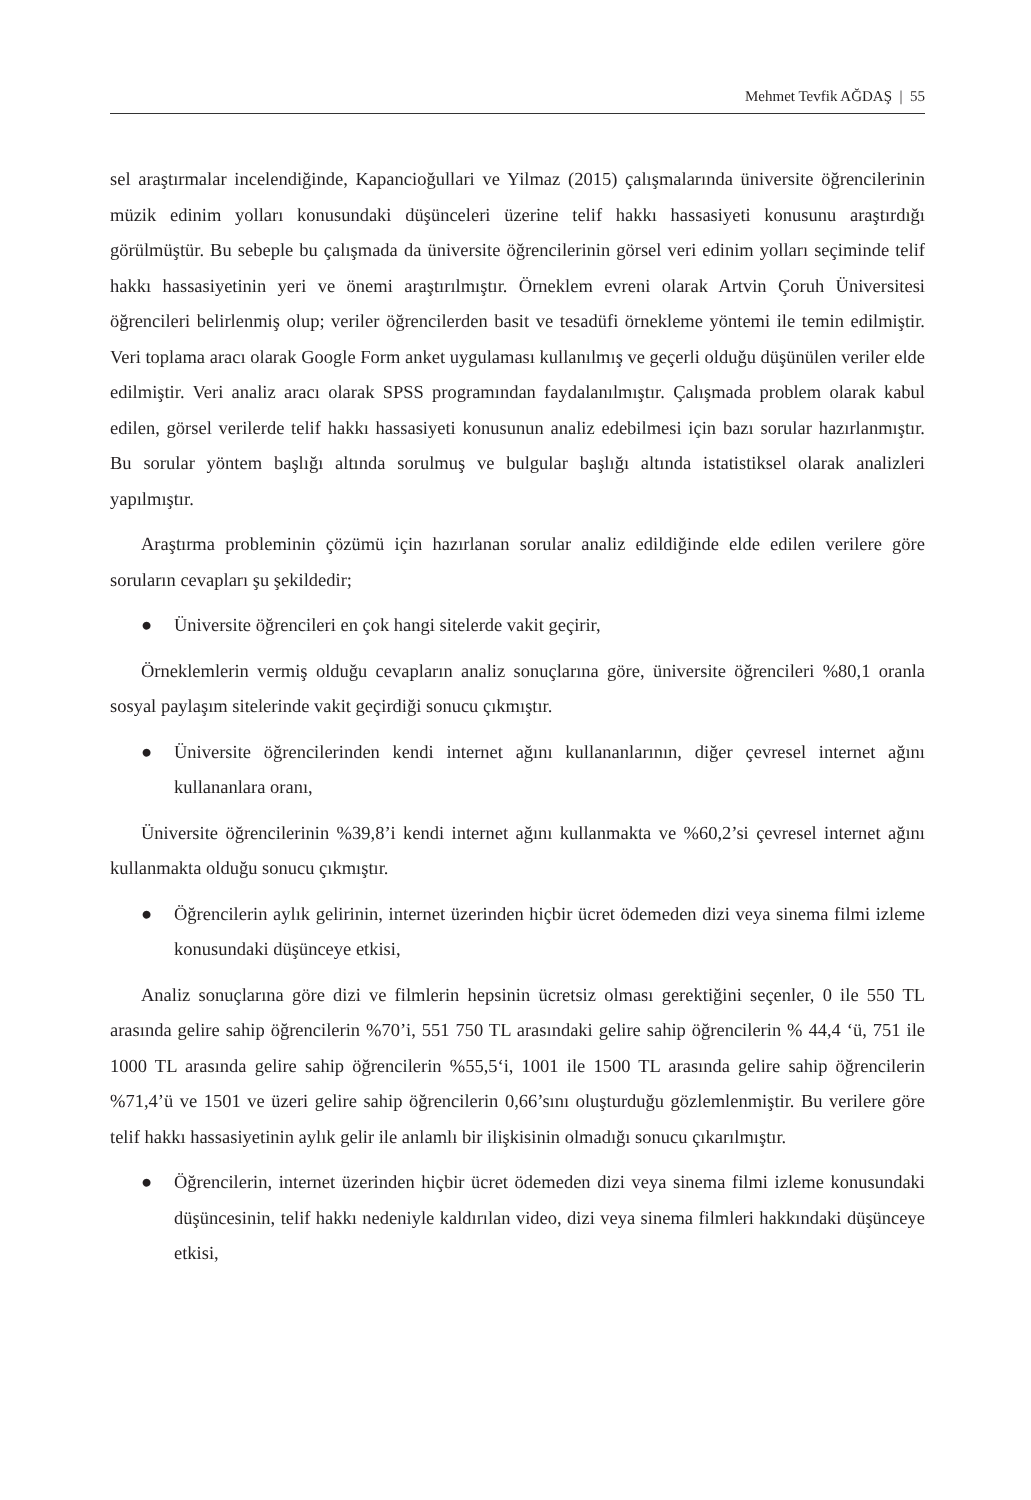Mehmet Tevfik AĞDAŞ | 55
sel araştırmalar incelendiğinde, Kapancioğullari ve Yilmaz (2015) çalışmalarında üniversite öğrencilerinin müzik edinim yolları konusundaki düşünceleri üzerine telif hakkı hassasiyeti konusunu araştırdığı görülmüştür. Bu sebeple bu çalışmada da üniversite öğrencilerinin görsel veri edinim yolları seçiminde telif hakkı hassasiyetinin yeri ve önemi araştırılmıştır. Örneklem evreni olarak Artvin Çoruh Üniversitesi öğrencileri belirlenmiş olup; veriler öğrencilerden basit ve tesadüfi örnekleme yöntemi ile temin edilmiştir. Veri toplama aracı olarak Google Form anket uygulaması kullanılmış ve geçerli olduğu düşünülen veriler elde edilmiştir. Veri analiz aracı olarak SPSS programından faydalanılmıştır. Çalışmada problem olarak kabul edilen, görsel verilerde telif hakkı hassasiyeti konusunun analiz edebilmesi için bazı sorular hazırlanmıştır. Bu sorular yöntem başlığı altında sorulmuş ve bulgular başlığı altında istatistiksel olarak analizleri yapılmıştır.
Araştırma probleminin çözümü için hazırlanan sorular analiz edildiğinde elde edilen verilere göre soruların cevapları şu şekildedir;
● Üniversite öğrencileri en çok hangi sitelerde vakit geçirir,
Örneklemlerin vermiş olduğu cevapların analiz sonuçlarına göre, üniversite öğrencileri %80,1 oranla sosyal paylaşım sitelerinde vakit geçirdiği sonucu çıkmıştır.
● Üniversite öğrencilerinden kendi internet ağını kullananlarının, diğer çevresel internet ağını kullananlara oranı,
Üniversite öğrencilerinin %39,8’i kendi internet ağını kullanmakta ve %60,2’si çevresel internet ağını kullanmakta olduğu sonucu çıkmıştır.
● Öğrencilerin aylık gelirinin, internet üzerinden hiçbir ücret ödemeden dizi veya sinema filmi izleme konusundaki düşünceye etkisi,
Analiz sonuçlarına göre dizi ve filmlerin hepsinin ücretsiz olması gerektiğini seçenler, 0 ile 550 TL arasında gelire sahip öğrencilerin %70’i, 551 750 TL arasındaki gelire sahip öğrencilerin % 44,4 ‘ü, 751 ile 1000 TL arasında gelire sahip öğrencilerin %55,5‘i, 1001 ile 1500 TL arasında gelire sahip öğrencilerin %71,4’ü ve 1501 ve üzeri gelire sahip öğrencilerin 0,66’sını oluşturduğu gözlemlenmiştir. Bu verilere göre telif hakkı hassasiyetinin aylık gelir ile anlamlı bir ilişkisinin olmadığı sonucu çıkarılmıştır.
● Öğrencilerin, internet üzerinden hiçbir ücret ödemeden dizi veya sinema filmi izleme konusundaki düşüncesinin, telif hakkı nedeniyle kaldırılan video, dizi veya sinema filmleri hakkındaki düşünceye etkisi,